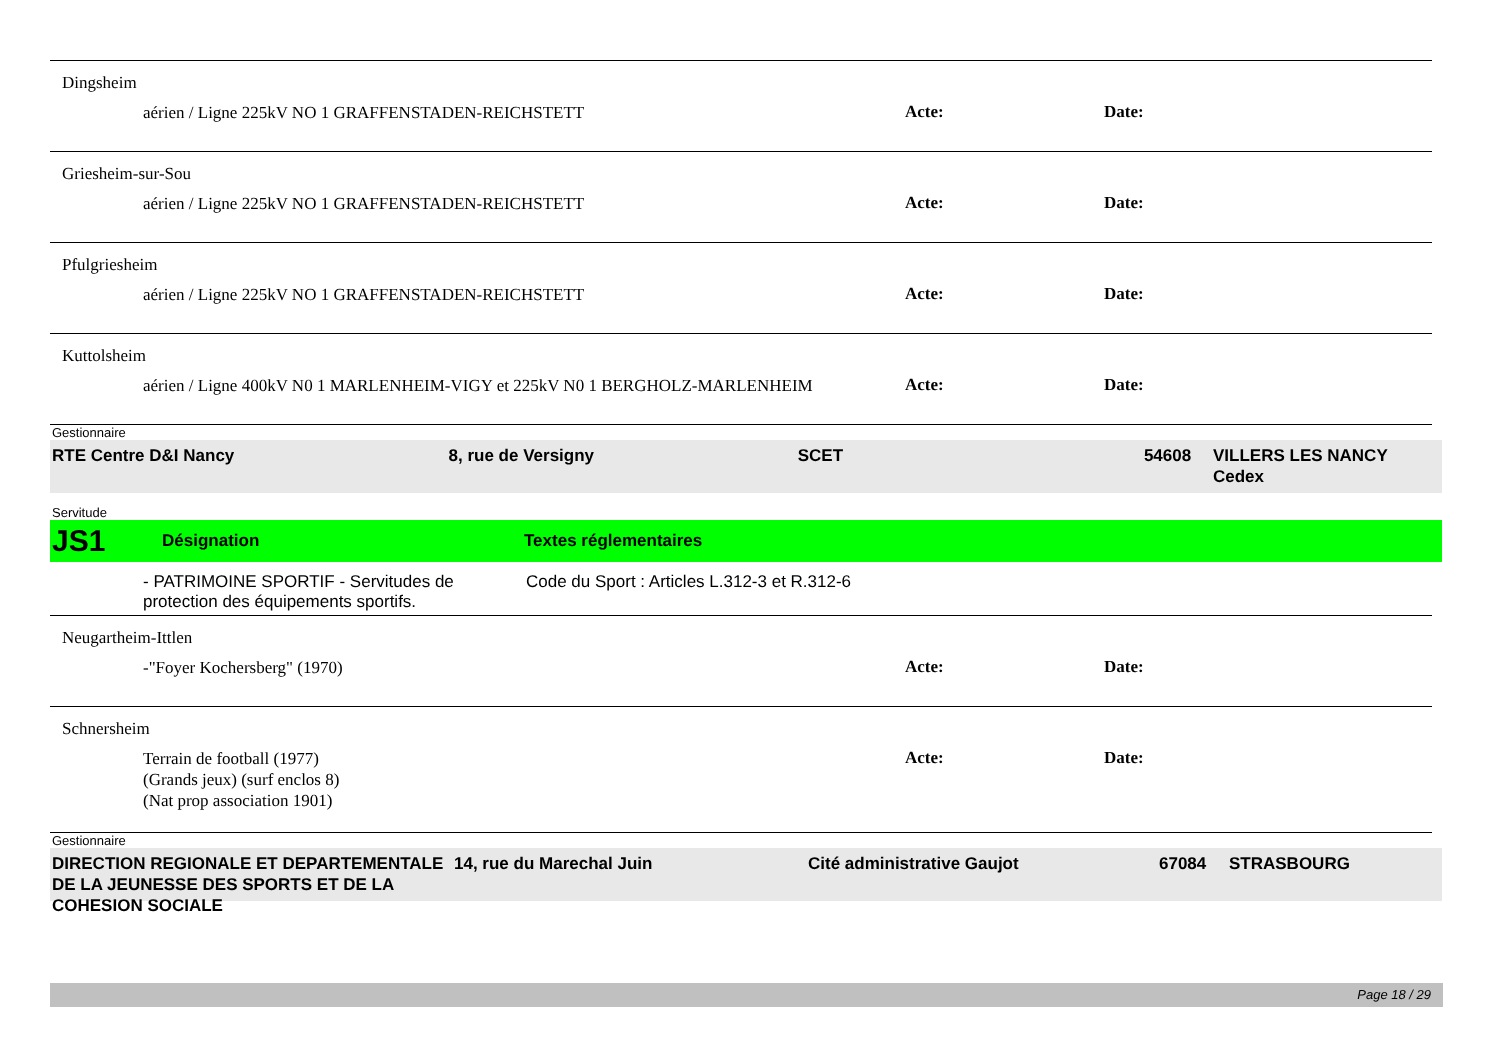Dingsheim
aérien / Ligne 225kV NO 1 GRAFFENSTADEN-REICHSTETT
Acte: Date:
Griesheim-sur-Sou
aérien / Ligne 225kV NO 1 GRAFFENSTADEN-REICHSTETT
Acte: Date:
Pfulgriesheim
aérien / Ligne 225kV NO 1 GRAFFENSTADEN-REICHSTETT
Acte: Date:
Kuttolsheim
aérien / Ligne 400kV N0 1 MARLENHEIM-VIGY et 225kV N0 1 BERGHOLZ-MARLENHEIM
Acte: Date:
Gestionnaire
RTE Centre D&I Nancy 8, rue de Versigny SCET 54608 VILLERS LES NANCY Cedex
Servitude
JS1 Désignation Textes réglementaires
- PATRIMOINE SPORTIF - Servitudes de protection des équipements sportifs.
Code du Sport : Articles L.312-3 et R.312-6
Neugartheim-Ittlen
-"Foyer Kochersberg" (1970) Acte: Date:
Schnersheim
Terrain de football (1977)
(Grands jeux) (surf enclos 8)
(Nat prop association 1901)
Acte: Date:
Gestionnaire
DIRECTION REGIONALE ET DEPARTEMENTALE DE LA JEUNESSE DES SPORTS ET DE LA COHESION SOCIALE
14, rue du Marechal Juin Cité administrative Gaujot 67084 STRASBOURG
Page 18 / 29